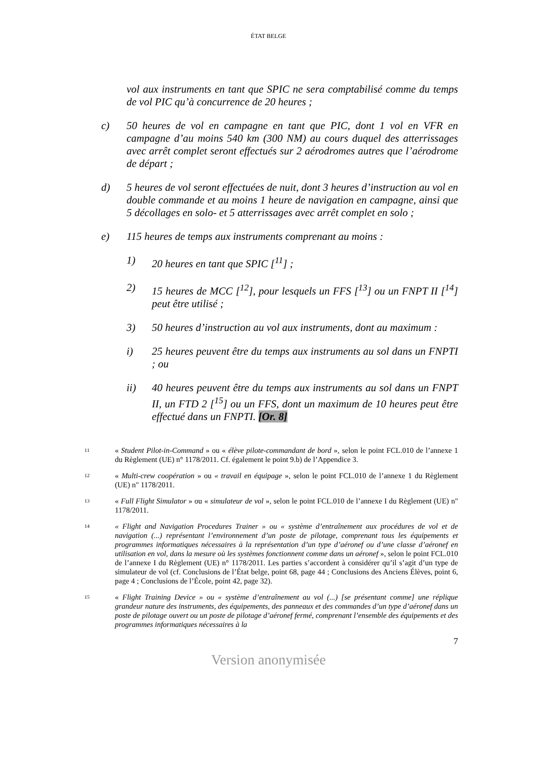ÉTAT BELGE
vol aux instruments en tant que SPIC ne sera comptabilisé comme du temps de vol PIC qu’à concurrence de 20 heures ;
c) 50 heures de vol en campagne en tant que PIC, dont 1 vol en VFR en campagne d’au moins 540 km (300 NM) au cours duquel des atterrissages avec arrêt complet seront effectués sur 2 aérodromes autres que l’aérodrome de départ ;
d) 5 heures de vol seront effectuées de nuit, dont 3 heures d’instruction au vol en double commande et au moins 1 heure de navigation en campagne, ainsi que 5 décollages en solo- et 5 atterrissages avec arrêt complet en solo ;
e) 115 heures de temps aux instruments comprenant au moins :
1) 20 heures en tant que SPIC [<sup>11</sup>] ;
2) 15 heures de MCC [<sup>12</sup>], pour lesquels un FFS [<sup>13</sup>] ou un FNPT II [<sup>14</sup>] peut être utilisé ;
3) 50 heures d’instruction au vol aux instruments, dont au maximum :
i) 25 heures peuvent être du temps aux instruments au sol dans un FNPTI ; ou
ii) 40 heures peuvent être du temps aux instruments au sol dans un FNPT II, un FTD 2 [<sup>15</sup>] ou un FFS, dont un maximum de 10 heures peut être effectué dans un FNPTI. [Or. 8]
11
« Student Pilot-in-Command » ou « élève pilote-commandant de bord », selon le point FCL.010 de l’annexe 1 du Règlement (UE) n° 1178/2011. Cf. également le point 9.b) de l’Appendice 3.
12
« Multi-crew coopération » ou « travail en équipage », selon le point FCL.010 de l’annexe 1 du Règlement (UE) n" 1178/2011.
13
« Full Flight Simulator » ou « simulateur de vol », selon le point FCL.010 de l’annexe I du Règlement (UE) n" 1178/2011.
14
« Flight and Navigation Procedures Trainer » ou « système d’entraînement aux procédures de vol et de navigation (...) représentant l’environnement d’un poste de pilotage, comprenant tous les équipements et programmes informatiques nécessaires à la représentation d’un type d’aéronef ou d’une classe d’aéronef en utilisation en vol, dans la mesure où les systèmes fonctionnent comme dans un aéronef », selon le point FCL.010 de l’annexe I du Règlement (UE) n° 1178/2011. Les parties s’accordent à considérer qu’il s’agit d’un type de simulateur de vol (cf. Conclusions de l’État belge, point 68, page 44 ; Conclusions des Anciens Élèves, point 6, page 4 ; Conclusions de l’École, point 42, page 32).
15
« Flight Training Device » ou « système d’entraînement au vol (...) [se présentant comme] une réplique grandeur nature des instruments, des équipements, des panneaux et des commandes d’un type d’aéronef dans un poste de pilotage ouvert ou un poste de pilotage d’aéronef fermé, comprenant l’ensemble des équipements et des programmes informatiques nécessaires à la
7
Version anonymisée